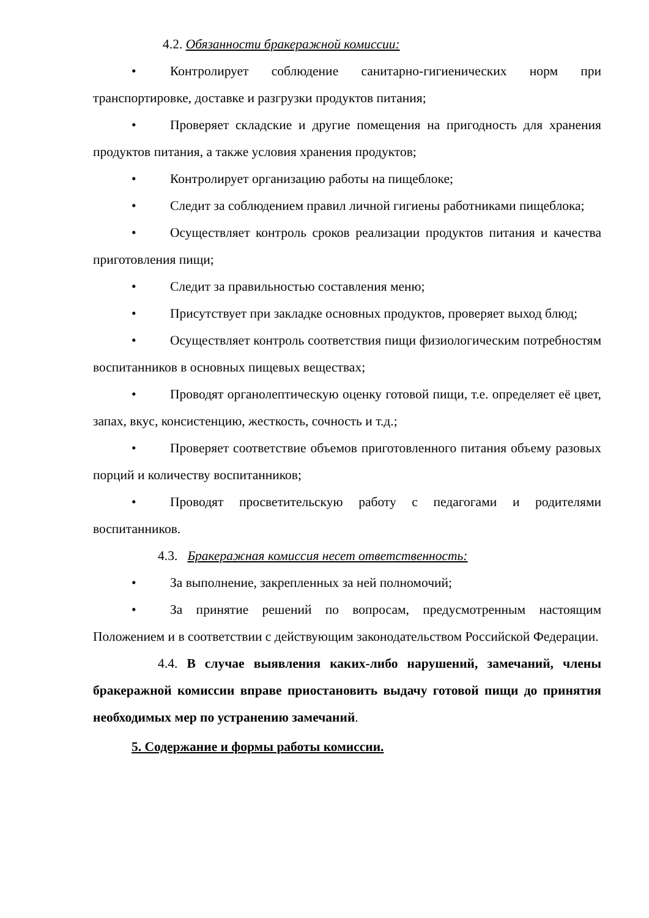4.2. Обязанности бракеражной комиссии:
• Контролирует соблюдение санитарно-гигиенических норм при транспортировке, доставке и разгрузки продуктов питания;
• Проверяет складские и другие помещения на пригодность для хранения продуктов питания, а также условия хранения продуктов;
• Контролирует организацию работы на пищеблоке;
• Следит за соблюдением правил личной гигиены работниками пищеблока;
• Осуществляет контроль сроков реализации продуктов питания и качества приготовления пищи;
• Следит за правильностью составления меню;
• Присутствует при закладке основных продуктов, проверяет выход блюд;
• Осуществляет контроль соответствия пищи физиологическим потребностям воспитанников в основных пищевых веществах;
• Проводят органолептическую оценку готовой пищи, т.е. определяет её цвет, запах, вкус, консистенцию, жесткость, сочность и т.д.;
• Проверяет соответствие объемов приготовленного питания объему разовых порций и количеству воспитанников;
• Проводят просветительскую работу с педагогами и родителями воспитанников.
4.3. Бракеражная комиссия несет ответственность:
• За выполнение, закрепленных за ней полномочий;
• За принятие решений по вопросам, предусмотренным настоящим Положением и в соответствии с действующим законодательством Российской Федерации.
4.4. В случае выявления каких-либо нарушений, замечаний, члены бракеражной комиссии вправе приостановить выдачу готовой пищи до принятия необходимых мер по устранению замечаний.
5. Содержание и формы работы комиссии.